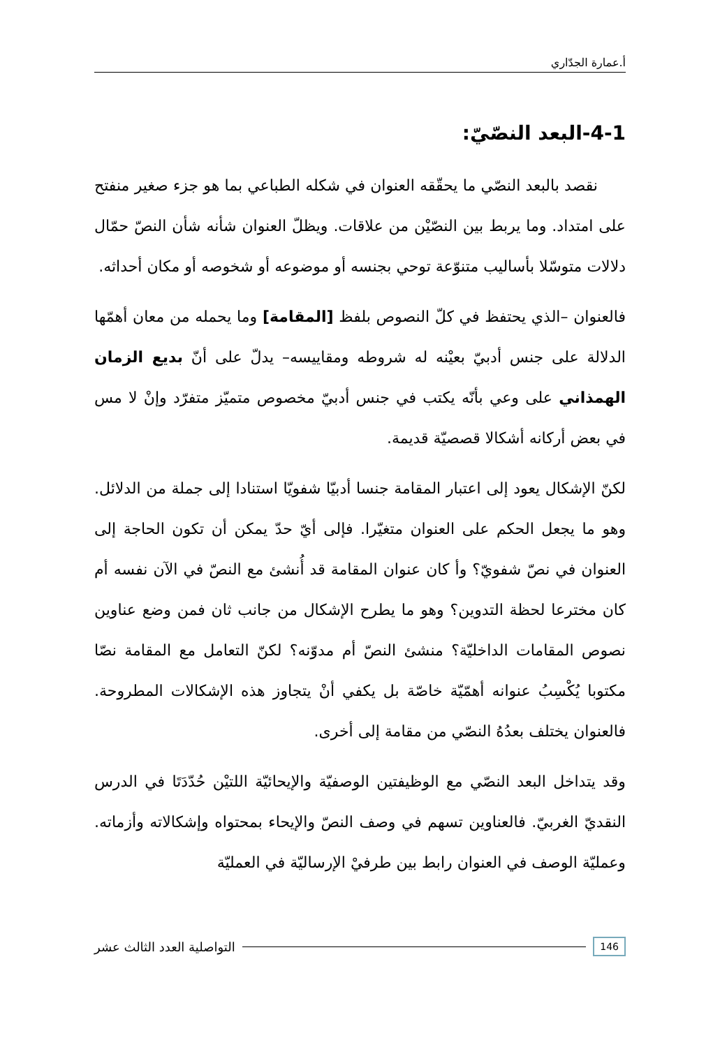أ.عمارة الجدّاري
4-1-البعد النصّيّ:
نقصد بالبعد النصّي ما يحقّقه العنوان في شكله الطباعي بما هو جزء صغير منفتح على امتداد. وما يربط بين النصّيْن من علاقات. ويظلّ العنوان شأنه شأن النصّ حمّال دلالات متوسّلا بأساليب متنوّعة توحي بجنسه أو موضوعه أو شخوصه أو مكان أحداثه.
فالعنوان –الذي يحتفظ في كلّ النصوص بلفظ [المقامة] وما يحمله من معان أهمّها الدلالة على جنس أدبيّ بعيْنه له شروطه ومقاييسه– يدلّ على أنّ بديع الزمان الهمذاني على وعي بأنّه يكتب في جنس أدبيّ مخصوص متميّز متفرّد وإنْ لا مس في بعض أركانه أشكالا قصصيّة قديمة.
لكنّ الإشكال يعود إلى اعتبار المقامة جنسا أدبيّا شفويّا استنادا إلى جملة من الدلائل. وهو ما يجعل الحكم على العنوان متغيّرا. فإلى أيّ حدّ يمكن أن تكون الحاجة إلى العنوان في نصّ شفويّ؟ وأ كان عنوان المقامة قد أُنشئ مع النصّ في الآن نفسه أم كان مخترعا لحظة التدوين؟ وهو ما يطرح الإشكال من جانب ثان فمن وضع عناوين نصوص المقامات الداخليّة؟ منشئ النصّ أم مدوّنه؟ لكنّ التعامل مع المقامة نصّا مكتوبا يُكْسِبُ عنوانه أهمّيّة خاصّة بل يكفي أنْ يتجاوز هذه الإشكالات المطروحة. فالعنوان يختلف بعدُهُ النصّي من مقامة إلى أخرى.
وقد يتداخل البعد النصّي مع الوظيفتين الوصفيّة والإيحائيّة اللتيْن حُدّدَتَا في الدرس النقديّ الغربيّ. فالعناوين تسهم في وصف النصّ والإيحاء بمحتواه وإشكالاته وأزماته. وعمليّة الوصف في العنوان رابط بين طرفيْ الإرساليّة في العمليّة
146 التواصلية العدد الثالث عشر